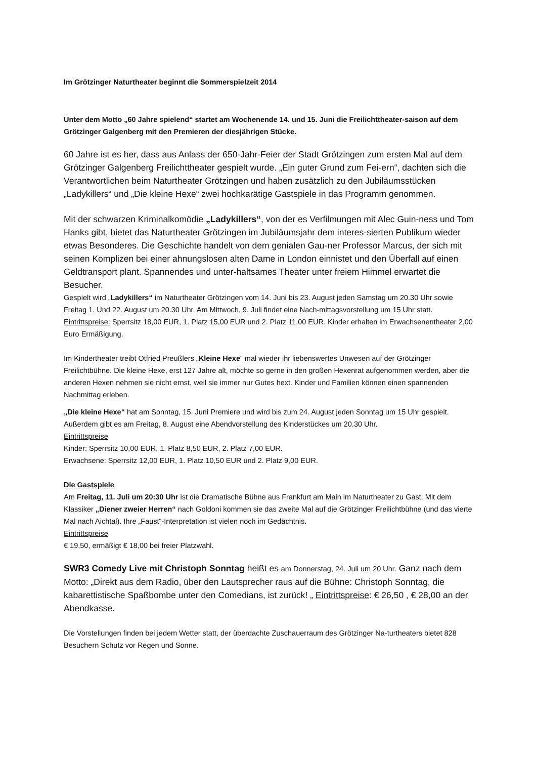Im Grötzinger Naturtheater beginnt die Sommerspielzeit 2014
Unter dem Motto „60 Jahre spielend“ startet am Wochenende 14. und 15. Juni die Freilichttheater-saison auf dem Grötzinger Galgenberg mit den Premieren der diesjährigen Stücke.
60 Jahre ist es her, dass aus Anlass der 650-Jahr-Feier der Stadt Grötzingen zum ersten Mal auf dem Grötzinger Galgenberg Freilichttheater gespielt wurde. „Ein guter Grund zum Fei-ern“, dachten sich die Verantwortlichen beim Naturtheater Grötzingen und haben zusätzlich zu den Jubiläumsstücken „Ladykillers“ und „Die kleine Hexe“ zwei hochkarätige Gastspiele in das Programm genommen.
Mit der schwarzen Kriminalkomödie „Ladykillers“, von der es Verfilmungen mit Alec Guin-ness und Tom Hanks gibt, bietet das Naturtheater Grötzingen im Jubiläumsjahr dem interes-sierten Publikum wieder etwas Besonderes. Die Geschichte handelt von dem genialen Gau-ner Professor Marcus, der sich mit seinen Komplizen bei einer ahnungslosen alten Dame in London einnistet und den Überfall auf einen Geldtransport plant. Spannendes und unter-haltsames Theater unter freiem Himmel erwartet die Besucher.
Gespielt wird „Ladykillers“ im Naturtheater Grötzingen vom 14. Juni bis 23. August jeden Samstag um 20.30 Uhr sowie Freitag 1. Und 22. August um 20.30 Uhr. Am Mittwoch, 9. Juli findet eine Nach-mittagsvorstellung um 15 Uhr statt.
Eintrittspreise: Sperrsitz 18,00 EUR, 1. Platz 15,00 EUR und 2. Platz 11,00 EUR. Kinder erhalten im Erwachsenentheater 2,00 Euro Ermäßigung.
Im Kindertheater treibt Otfried Preußlers „Kleine Hexe“ mal wieder ihr liebenswertes Unwesen auf der Grötzinger Freilichtbühne. Die kleine Hexe, erst 127 Jahre alt, möchte so gerne in den großen Hexenrat aufgenommen werden, aber die anderen Hexen nehmen sie nicht ernst, weil sie immer nur Gutes hext. Kinder und Familien können einen spannenden Nachmittag erleben.
„Die kleine Hexe“ hat am Sonntag, 15. Juni Premiere und wird bis zum 24. August jeden Sonntag um 15 Uhr gespielt. Außerdem gibt es am Freitag, 8. August eine Abendvorstellung des Kinderstückes um 20.30 Uhr.
Eintrittspreise
Kinder: Sperrsitz 10,00 EUR, 1. Platz 8,50 EUR, 2. Platz 7,00 EUR.
Erwachsene: Sperrsitz 12,00 EUR, 1. Platz 10,50 EUR und 2. Platz 9,00 EUR.
Die Gastspiele
Am Freitag, 11. Juli um 20:30 Uhr ist die Dramatische Bühne aus Frankfurt am Main im Naturtheater zu Gast. Mit dem Klassiker „Diener zweier Herren“ nach Goldoni kommen sie das zweite Mal auf die Grötzinger Freilichtbühne (und das vierte Mal nach Aichtal). Ihre „Faust“-Interpretation ist vielen noch im Gedächtnis.
Eintrittspreise
€ 19,50, ermäßigt € 18,00 bei freier Platzwahl.
SWR3 Comedy Live mit Christoph Sonntag heißt es am Donnerstag, 24. Juli um 20 Uhr. Ganz nach dem Motto: „Direkt aus dem Radio, über den Lautsprecher raus auf die Bühne: Christoph Sonntag, die kabarettistische Spaßbombe unter den Comedians, ist zurück! „ Eintrittspreise: € 26,50 , € 28,00 an der Abendkasse.
Die Vorstellungen finden bei jedem Wetter statt, der überdachte Zuschauerraum des Grötzinger Na-turtheaters bietet 828 Besuchern Schutz vor Regen und Sonne.